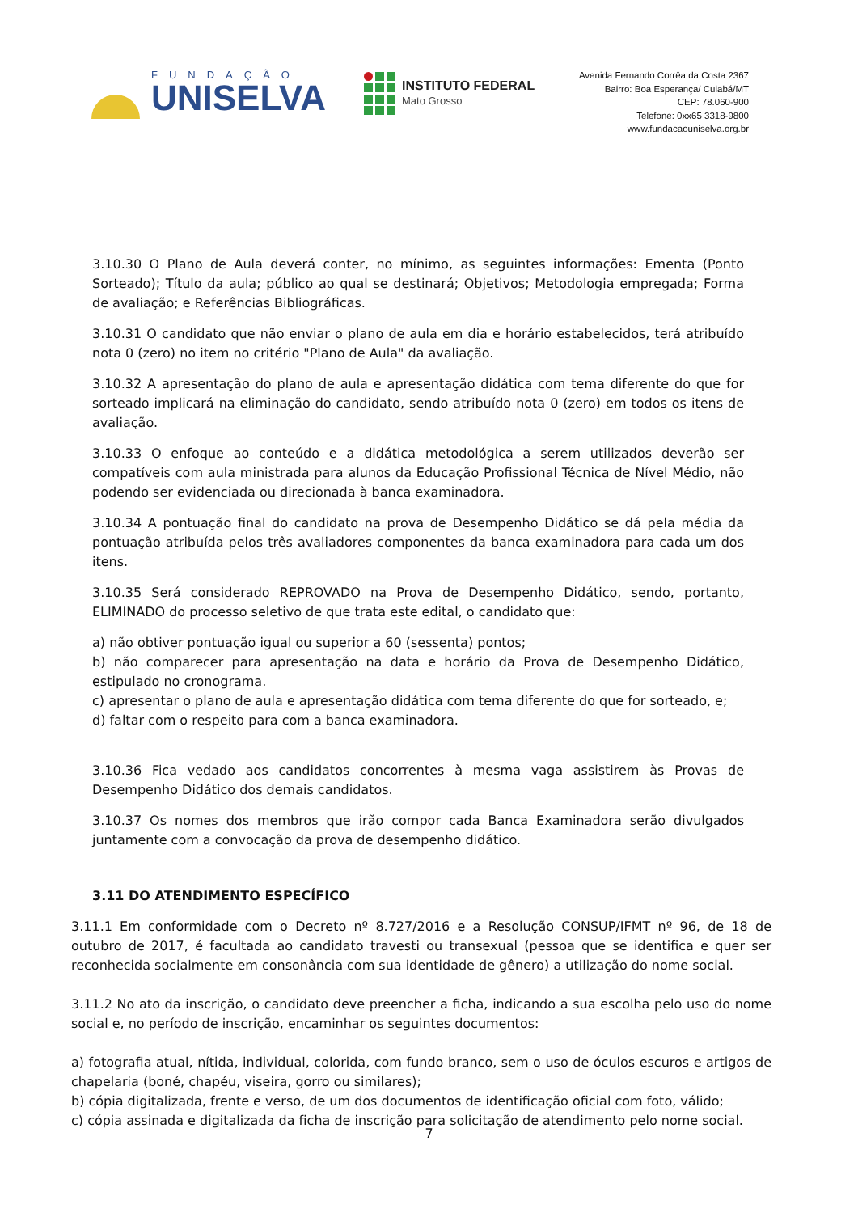FUNDAÇÃO
UNISELVA
INSTITUTO FEDERAL
Mato Grosso
Avenida Fernando Corrêa da Costa 2367
Bairro: Boa Esperança/ Cuiabá/MT
CEP: 78.060-900
Telefone: 0xx65 3318-9800
www.fundacaouniselva.org.br
3.10.30 O Plano de Aula deverá conter, no mínimo, as seguintes informações: Ementa (Ponto Sorteado); Título da aula; público ao qual se destinará; Objetivos; Metodologia empregada; Forma de avaliação; e Referências Bibliográficas.
3.10.31 O candidato que não enviar o plano de aula em dia e horário estabelecidos, terá atribuído nota 0 (zero) no item no critério "Plano de Aula" da avaliação.
3.10.32 A apresentação do plano de aula e apresentação didática com tema diferente do que for sorteado implicará na eliminação do candidato, sendo atribuído nota 0 (zero) em todos os itens de avaliação.
3.10.33 O enfoque ao conteúdo e a didática metodológica a serem utilizados deverão ser compatíveis com aula ministrada para alunos da Educação Profissional Técnica de Nível Médio, não podendo ser evidenciada ou direcionada à banca examinadora.
3.10.34 A pontuação final do candidato na prova de Desempenho Didático se dá pela média da pontuação atribuída pelos três avaliadores componentes da banca examinadora para cada um dos itens.
3.10.35 Será considerado REPROVADO na Prova de Desempenho Didático, sendo, portanto, ELIMINADO do processo seletivo de que trata este edital, o candidato que:
a) não obtiver pontuação igual ou superior a 60 (sessenta) pontos;
b) não comparecer para apresentação na data e horário da Prova de Desempenho Didático, estipulado no cronograma.
c) apresentar o plano de aula e apresentação didática com tema diferente do que for sorteado, e;
d) faltar com o respeito para com a banca examinadora.
3.10.36 Fica vedado aos candidatos concorrentes à mesma vaga assistirem às Provas de Desempenho Didático dos demais candidatos.
3.10.37 Os nomes dos membros que irão compor cada Banca Examinadora serão divulgados juntamente com a convocação da prova de desempenho didático.
3.11 DO ATENDIMENTO ESPECÍFICO
3.11.1 Em conformidade com o Decreto nº 8.727/2016 e a Resolução CONSUP/IFMT nº 96, de 18 de outubro de 2017, é facultada ao candidato travesti ou transexual (pessoa que se identifica e quer ser reconhecida socialmente em consonância com sua identidade de gênero) a utilização do nome social.
3.11.2 No ato da inscrição, o candidato deve preencher a ficha, indicando a sua escolha pelo uso do nome social e, no período de inscrição, encaminhar os seguintes documentos:
a) fotografia atual, nítida, individual, colorida, com fundo branco, sem o uso de óculos escuros e artigos de chapelaria (boné, chapéu, viseira, gorro ou similares);
b) cópia digitalizada, frente e verso, de um dos documentos de identificação oficial com foto, válido;
c) cópia assinada e digitalizada da ficha de inscrição para solicitação de atendimento pelo nome social.
7